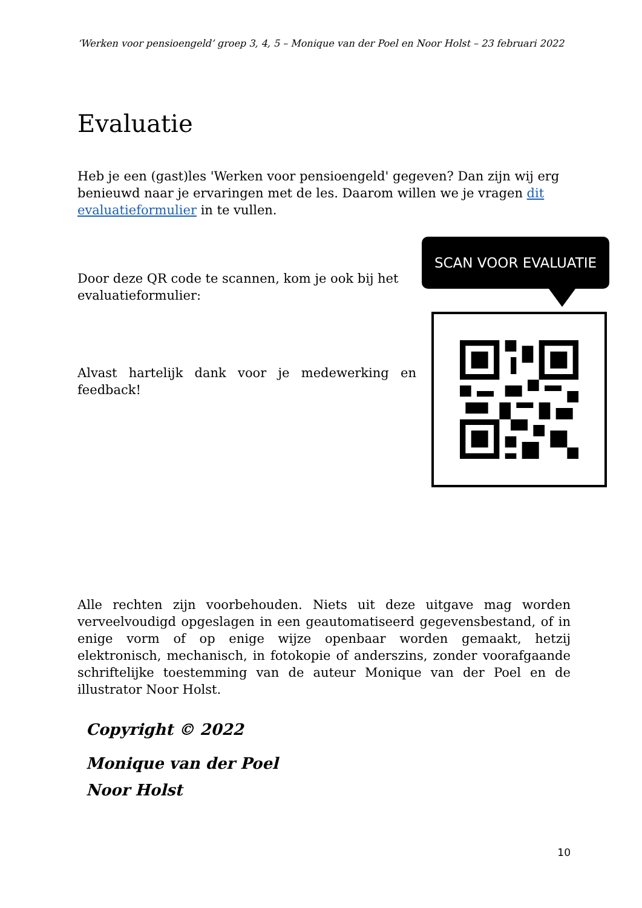‘Werken voor pensioengeld’ groep 3, 4, 5 – Monique van der Poel en Noor Holst – 23 februari 2022
Evaluatie
Heb je een (gast)les 'Werken voor pensioengeld' gegeven? Dan zijn wij erg benieuwd naar je ervaringen met de les. Daarom willen we je vragen dit evaluatieformulier in te vullen.
Door deze QR code te scannen, kom je ook bij het evaluatieformulier:
Alvast hartelijk dank voor je medewerking en feedback!
SCAN VOOR EVALUATIE
Alle rechten zijn voorbehouden. Niets uit deze uitgave mag worden verveelvoudigd opgeslagen in een geautomatiseerd gegevensbestand, of in enige vorm of op enige wijze openbaar worden gemaakt, hetzij elektronisch, mechanisch, in fotokopie of anderszins, zonder voorafgaande schriftelijke toestemming van de auteur Monique van der Poel en de illustrator Noor Holst.
Copyright © 2022
Monique van der Poel
Noor Holst
10